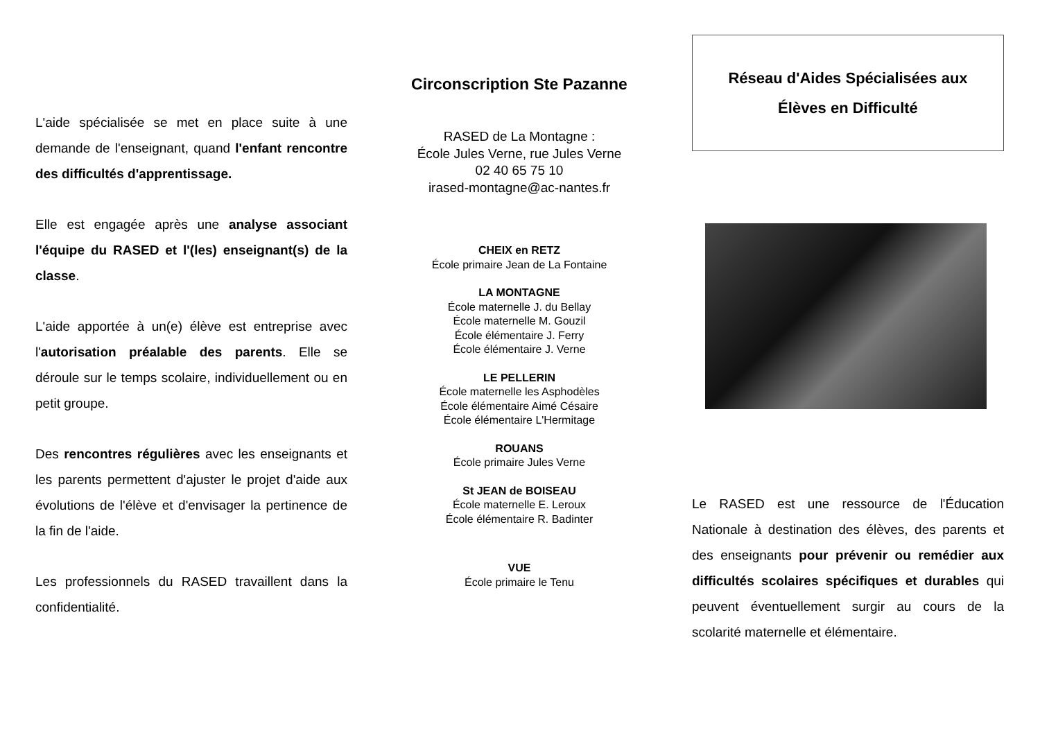L'aide spécialisée se met en place suite à une demande de l'enseignant, quand l'enfant rencontre des difficultés d'apprentissage.
Elle est engagée après une analyse associant l'équipe du RASED et l'(les) enseignant(s) de la classe.
L'aide apportée à un(e) élève est entreprise avec l'autorisation préalable des parents. Elle se déroule sur le temps scolaire, individuellement ou en petit groupe.
Des rencontres régulières avec les enseignants et les parents permettent d'ajuster le projet d'aide aux évolutions de l'élève et d'envisager la pertinence de la fin de l'aide.
Les professionnels du RASED travaillent dans la confidentialité.
Circonscription Ste Pazanne
RASED de La Montagne :
École Jules Verne, rue Jules Verne
02 40 65 75 10
irased-montagne@ac-nantes.fr
CHEIX en RETZ
École primaire Jean de La Fontaine
LA MONTAGNE
École maternelle J. du Bellay
École maternelle M. Gouzil
École élémentaire J. Ferry
École élémentaire J. Verne
LE PELLERIN
École maternelle les Asphodèles
École élémentaire Aimé Césaire
École élémentaire L'Hermitage
ROUANS
École primaire Jules Verne
St JEAN de BOISEAU
École maternelle E. Leroux
École élémentaire R. Badinter
VUE
École primaire le Tenu
Réseau d'Aides Spécialisées aux
Élèves en Difficulté
Le RASED est une ressource de l'Éducation Nationale à destination des élèves, des parents et des enseignants pour prévenir ou remédier aux difficultés scolaires spécifiques et durables qui peuvent éventuellement surgir au cours de la scolarité maternelle et élémentaire.